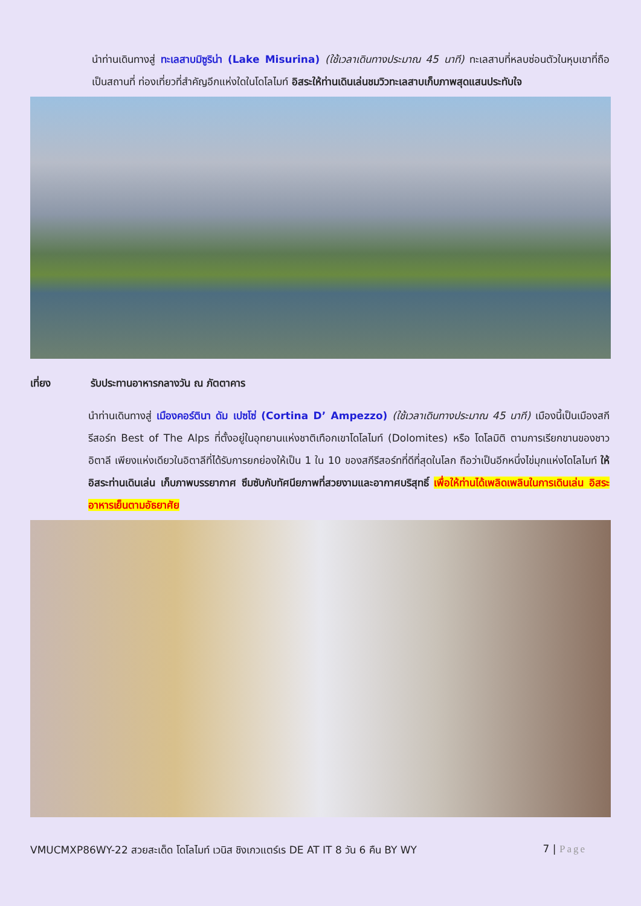นำท่านเดินทางสู่ ทะเลสาบมิซูริน่า (Lake Misurina) (ใช้เวลาเดินทางประมาณ 45 นาที) ทะเลสาบที่หลบซ่อนตัวในหุบเขาที่ถือเป็นสถานที่ ท่องเที่ยวที่สำคัญอีกแห่งใดในโดโลไมท์ อิสระให้ท่านเดินเล่นชมวิวทะเลสาบเก็บภาพสุดแสนประทับใจ
เที่ยง รับประทานอาหารกลางวัน ณ ภัตตาคาร
นำท่านเดินทางสู่ เมืองคอร์ตินา ดัม เปซโซ่ (Cortina D’ Ampezzo) (ใช้เวลาเดินทางประมาณ 45 นาที) เมืองนี้เป็นเมืองสกีรีสอร์ท Best of The Alps ที่ตั้งอยู่ในอุทยานแห่งชาติเทือกเขาโดโลไมท์ (Dolomites) หรือ โดโลมิติ ตามการเรียกขานของชาวอิตาลี เพียงแห่งเดียวในอิตาลีที่ได้รับการยกย่องให้เป็น 1 ใน 10 ของสกีรีสอร์ทที่ดีที่สุดในโลก ถือว่าเป็นอีกหนึ่งไข่มุกแห่งโดโลไมท์ ให้อิสระท่านเดินเล่น เก็บภาพบรรยากาศ ซึมซับกับทัศนียภาพที่สวยงามและอากาศบริสุทธิ์ เพื่อให้ท่านได้เพลิดเพลินในการเดินเล่น อิสระอาหารเย็นตามอัธยาศัย
VMUCMXP86WY-22 สวยสะเด็ด โดโลไมท์ เวนิส ชิงเกวแตร์เร DE AT IT 8 วัน 6 คืน BY WY 7 | Page